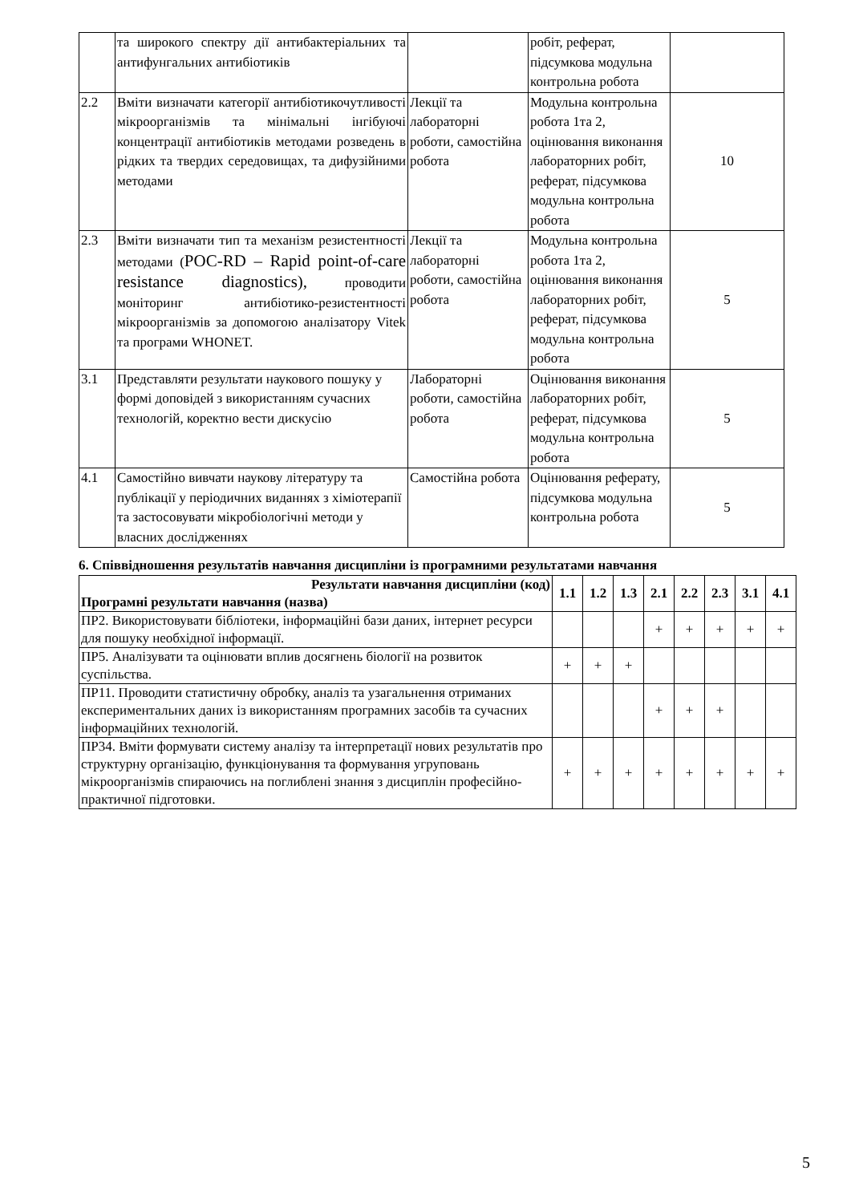| | та широкого спектру дії антибактеріальних та антифунгальних антибіотиків | | робіт, реферат, підсумкова модульна контрольна робота | |
| 2.2 | Вміти визначати категорії антибіотикочутливості мікроорганізмів та мінімальні інгібуючі концентрації антибіотиків методами розведень в рідких та твердих середовищах, та дифузійними методами | Лекції та лабораторні роботи, самостійна робота | Модульна контрольна робота 1та 2, оцінювання виконання лабораторних робіт, реферат, підсумкова модульна контрольна робота | 10 |
| 2.3 | Вміти визначати тип та механізм резистентності методами ( POC-RD – Rapid point-of-care resistance diagnostics), проводити моніторинг антибіотико-резистентності мікроорганізмів за допомогою аналізатору Vitek та програми WHONET. | Лекції та лабораторні роботи, самостійна робота | Модульна контрольна робота 1та 2, оцінювання виконання лабораторних робіт, реферат, підсумкова модульна контрольна робота | 5 |
| 3.1 | Представляти результати наукового пошуку у формі доповідей з використанням сучасних технологій, коректно вести дискусію | Лабораторні роботи, самостійна робота | Оцінювання виконання лабораторних робіт, реферат, підсумкова модульна контрольна робота | 5 |
| 4.1 | Самостійно вивчати наукову літературу та публікації у періодичних виданнях з хіміотерапії та застосовувати мікробіологічні методи у власних дослідженнях | Самостійна робота | Оцінювання реферату, підсумкова модульна контрольна робота | 5 |
6. Співвідношення результатів навчання дисципліни із програмними результатами навчання
| Результати навчання дисципліни (код) Програмні результати навчання (назва) | 1.1 | 1.2 | 1.3 | 2.1 | 2.2 | 2.3 | 3.1 | 4.1 |
| --- | --- | --- | --- | --- | --- | --- | --- | --- |
| ПР2. Використовувати бібліотеки, інформаційні бази даних, інтернет ресурси для пошуку необхідної інформації. | | | | + | + | + | + | + |
| ПР5. Аналізувати та оцінювати вплив досягнень біології на розвиток суспільства. | + | + | + | | | | | |
| ПР11. Проводити статистичну обробку, аналіз та узагальнення отриманих експериментальних даних із використанням програмних засобів та сучасних інформаційних технологій. | | | | + | + | + | | |
| ПР34. Вміти формувати систему аналізу та інтерпретації нових результатів про структурну організацію, функціонування та формування угруповань мікроорганізмів спираючись на поглиблені знання з дисциплін професійно-практичної підготовки. | + | + | + | + | + | + | + | + |
5